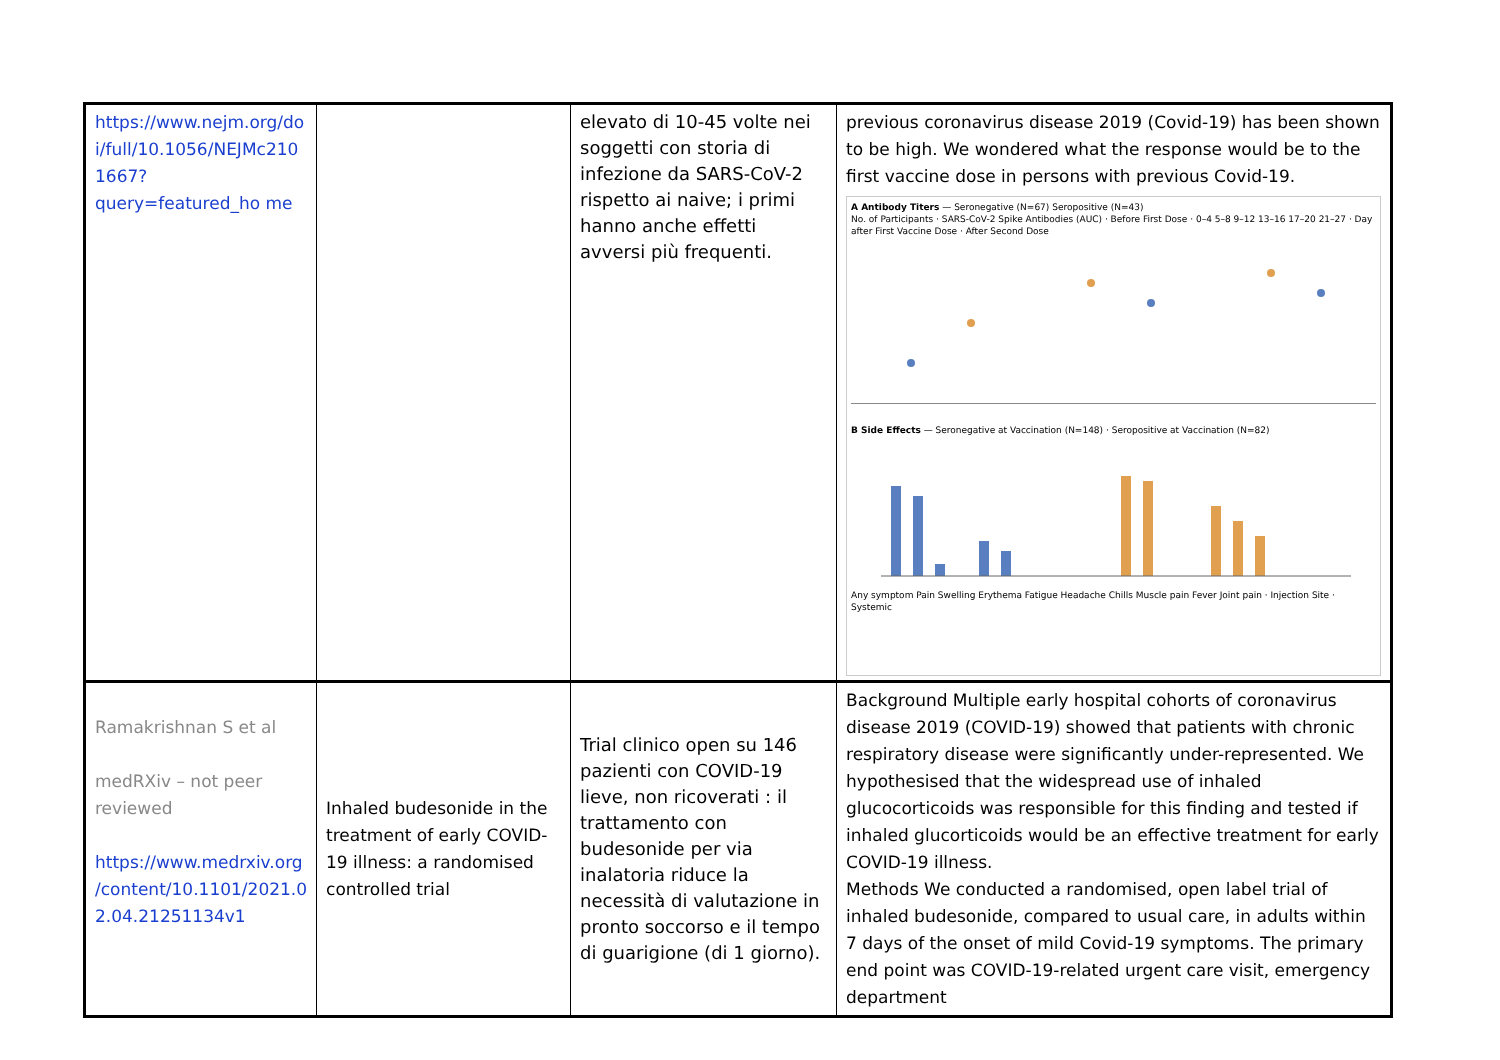| https://www.nejm.org/do i/full/10.1056/NEJMc210 1667?query=featured_ho me | | elevato di 10-45 volte nei soggetti con storia di infezione da SARS-CoV-2 rispetto ai naive; i primi hanno anche effetti avversi più frequenti. | previous coronavirus disease 2019 (Covid-19) has been shown to be high. We wondered what the response would be to the first vaccine dose in persons with previous Covid-19. A Antibody Titers — Seronegative (N=67) Seropositive (N=43) No. of Participants · SARS-CoV-2 Spike Antibodies (AUC) · Before First Dose · 0–4 5–8 9–12 13–16 17–20 21–27 · Day after First Vaccine Dose · After Second Dose B Side Effects — Seronegative at Vaccination (N=148) · Seropositive at Vaccination (N=82) Any symptom Pain Swelling Erythema Fatigue Headache Chills Muscle pain Fever Joint pain · Injection Site · Systemic |
| Ramakrishnan S et al medRXiv – not peer reviewed https://www.medrxiv.org /content/10.1101/2021.0 2.04.21251134v1 | Inhaled budesonide in the treatment of early COVID-19 illness: a randomised controlled trial | Trial clinico open su 146 pazienti con COVID-19 lieve, non ricoverati : il trattamento con budesonide per via inalatoria riduce la necessità di valutazione in pronto soccorso e il tempo di guarigione (di 1 giorno). | Background Multiple early hospital cohorts of coronavirus disease 2019 (COVID-19) showed that patients with chronic respiratory disease were significantly under-represented. We hypothesised that the widespread use of inhaled glucocorticoids was responsible for this finding and tested if inhaled glucorticoids would be an effective treatment for early COVID-19 illness. Methods We conducted a randomised, open label trial of inhaled budesonide, compared to usual care, in adults within 7 days of the onset of mild Covid-19 symptoms. The primary end point was COVID-19-related urgent care visit, emergency department |